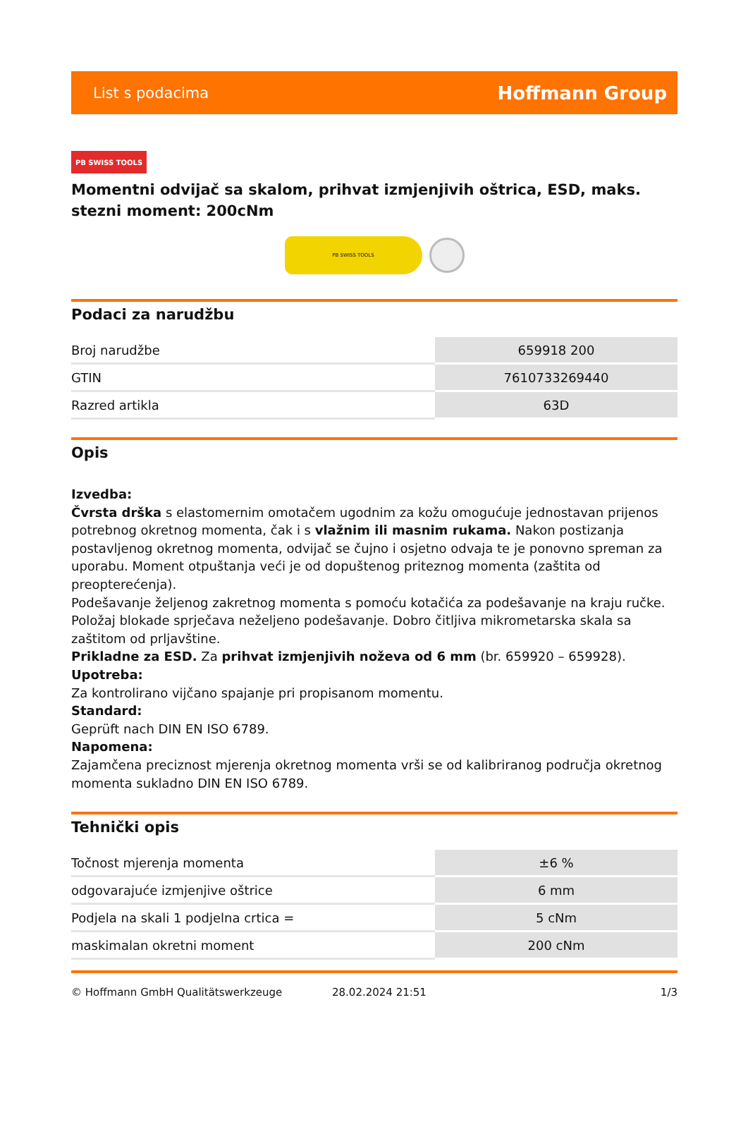List s podacima Hoffmann Group
PB SWISS TOOLS
Momentni odvijač sa skalom, prihvat izmjenjivih oštrica, ESD, maks. stezni moment: 200cNm
PB SWISS TOOLS
Podaci za narudžbu
| Broj narudžbe | 659918 200 |
| GTIN | 7610733269440 |
| Razred artikla | 63D |
Opis
Izvedba:
Čvrsta drška s elastomernim omotačem ugodnim za kožu omogućuje jednostavan prijenos potrebnog okretnog momenta, čak i s vlažnim ili masnim rukama. Nakon postizanja postavljenog okretnog momenta, odvijač se čujno i osjetno odvaja te je ponovno spreman za uporabu. Moment otpuštanja veći je od dopuštenog priteznog momenta (zaštita od preopterećenja).
Podešavanje željenog zakretnog momenta s pomoću kotačića za podešavanje na kraju ručke. Položaj blokade sprječava neželjeno podešavanje. Dobro čitljiva mikrometarska skala sa zaštitom od prljavštine.
Prikladne za ESD. Za prihvat izmjenjivih noževa od 6 mm (br. 659920 – 659928).
Upotreba:
Za kontrolirano vijčano spajanje pri propisanom momentu.
Standard:
Geprüft nach DIN EN ISO 6789.
Napomena:
Zajamčena preciznost mjerenja okretnog momenta vrši se od kalibriranog područja okretnog momenta sukladno DIN EN ISO 6789.
Tehnički opis
| Točnost mjerenja momenta | ±6 % |
| odgovarajuće izmjenjive oštrice | 6 mm |
| Podjela na skali 1 podjelna crtica = | 5 cNm |
| maskimalan okretni moment | 200 cNm |
© Hoffmann GmbH Qualitätswerkzeuge 28.02.2024 21:51 1/3